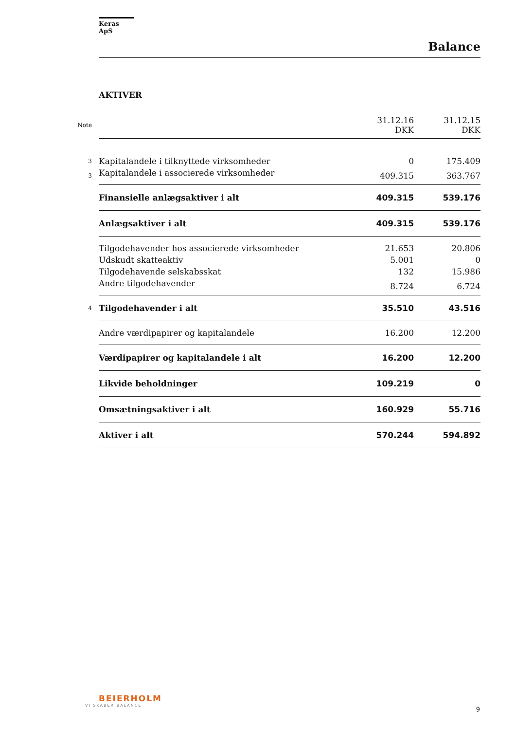Keras ApS
Balance
AKTIVER
| Note | | 31.12.16 DKK | 31.12.15 DKK |
| 3 | Kapitalandele i tilknyttede virksomheder | 0 | 175.409 |
| 3 | Kapitalandele i associerede virksomheder | 409.315 | 363.767 |
| | Finansielle anlægsaktiver i alt | 409.315 | 539.176 |
| | Anlægsaktiver i alt | 409.315 | 539.176 |
| | Tilgodehavender hos associerede virksomheder | 21.653 | 20.806 |
| | Udskudt skatteaktiv | 5.001 | 0 |
| | Tilgodehavende selskabsskat | 132 | 15.986 |
| | Andre tilgodehavender | 8.724 | 6.724 |
| 4 | Tilgodehavender i alt | 35.510 | 43.516 |
| | Andre værdipapirer og kapitalandele | 16.200 | 12.200 |
| | Værdipapirer og kapitalandele i alt | 16.200 | 12.200 |
| | Likvide beholdninger | 109.219 | 0 |
| | Omsætningsaktiver i alt | 160.929 | 55.716 |
| | Aktiver i alt | 570.244 | 594.892 |
BEIERHOLM
VI SKABER BALANCE
9